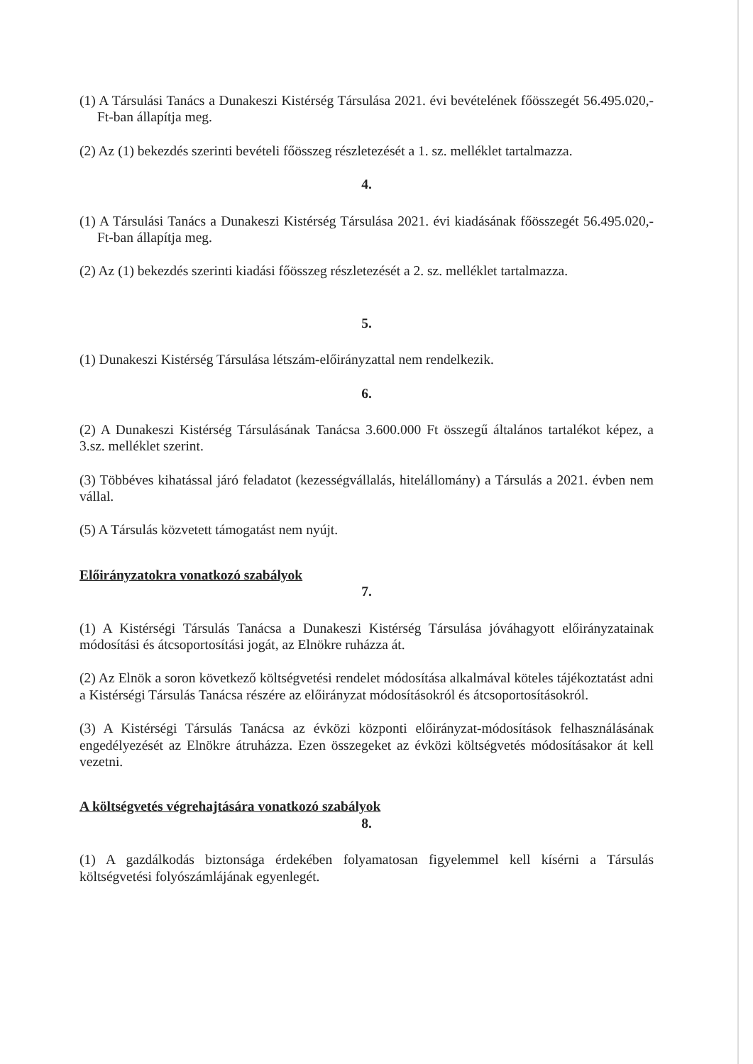(1) A Társulási Tanács a Dunakeszi Kistérség Társulása 2021. évi bevételének főösszegét 56.495.020,-Ft-ban állapítja meg.
(2) Az (1) bekezdés szerinti bevételi főösszeg részletezését a 1. sz. melléklet tartalmazza.
4.
(1) A Társulási Tanács a Dunakeszi Kistérség Társulása 2021. évi kiadásának főösszegét 56.495.020,-Ft-ban állapítja meg.
(2) Az (1) bekezdés szerinti kiadási főösszeg részletezését a 2. sz. melléklet tartalmazza.
5.
(1) Dunakeszi Kistérség Társulása létszám-előirányzattal nem rendelkezik.
6.
(2) A Dunakeszi Kistérség Társulásának Tanácsa 3.600.000 Ft összegű általános tartalékot képez, a 3.sz. melléklet szerint.
(3) Többéves kihatással járó feladatot (kezességvállalás, hitelállomány) a Társulás a 2021. évben nem vállal.
(5) A Társulás közvetett támogatást nem nyújt.
Előirányzatokra vonatkozó szabályok
7.
(1) A Kistérségi Társulás Tanácsa a Dunakeszi Kistérség Társulása jóváhagyott előirányzatainak módosítási és átcsoportosítási jogát, az Elnökre ruházza át.
(2) Az Elnök a soron következő költségvetési rendelet módosítása alkalmával köteles tájékoztatást adni a Kistérségi Társulás Tanácsa részére az előirányzat módosításokról és átcsoportosításokról.
(3) A Kistérségi Társulás Tanácsa az évközi központi előirányzat-módosítások felhasználásának engedélyezését az Elnökre átruházza. Ezen összegeket az évközi költségvetés módosításakor át kell vezetni.
A költségvetés végrehajtására vonatkozó szabályok
8.
(1) A gazdálkodás biztonsága érdekében folyamatosan figyelemmel kell kísérni a Társulás költségvetési folyószámlájának egyenlegét.